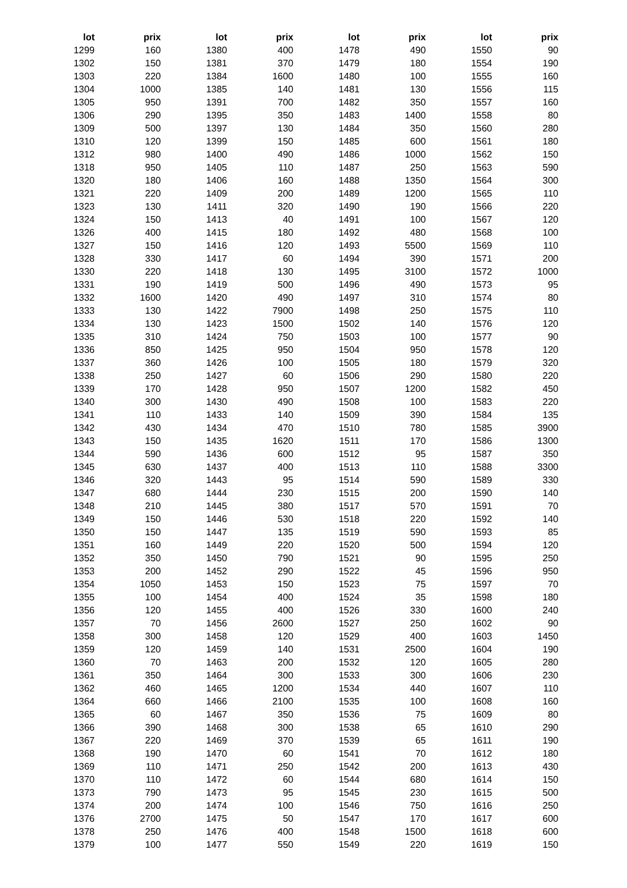| lot | prix | lot | prix | lot | prix | lot | prix |
| --- | --- | --- | --- | --- | --- | --- | --- |
| 1299 | 160 | 1380 | 400 | 1478 | 490 | 1550 | 90 |
| 1302 | 150 | 1381 | 370 | 1479 | 180 | 1554 | 190 |
| 1303 | 220 | 1384 | 1600 | 1480 | 100 | 1555 | 160 |
| 1304 | 1000 | 1385 | 140 | 1481 | 130 | 1556 | 115 |
| 1305 | 950 | 1391 | 700 | 1482 | 350 | 1557 | 160 |
| 1306 | 290 | 1395 | 350 | 1483 | 1400 | 1558 | 80 |
| 1309 | 500 | 1397 | 130 | 1484 | 350 | 1560 | 280 |
| 1310 | 120 | 1399 | 150 | 1485 | 600 | 1561 | 180 |
| 1312 | 980 | 1400 | 490 | 1486 | 1000 | 1562 | 150 |
| 1318 | 950 | 1405 | 110 | 1487 | 250 | 1563 | 590 |
| 1320 | 180 | 1406 | 160 | 1488 | 1350 | 1564 | 300 |
| 1321 | 220 | 1409 | 200 | 1489 | 1200 | 1565 | 110 |
| 1323 | 130 | 1411 | 320 | 1490 | 190 | 1566 | 220 |
| 1324 | 150 | 1413 | 40 | 1491 | 100 | 1567 | 120 |
| 1326 | 400 | 1415 | 180 | 1492 | 480 | 1568 | 100 |
| 1327 | 150 | 1416 | 120 | 1493 | 5500 | 1569 | 110 |
| 1328 | 330 | 1417 | 60 | 1494 | 390 | 1571 | 200 |
| 1330 | 220 | 1418 | 130 | 1495 | 3100 | 1572 | 1000 |
| 1331 | 190 | 1419 | 500 | 1496 | 490 | 1573 | 95 |
| 1332 | 1600 | 1420 | 490 | 1497 | 310 | 1574 | 80 |
| 1333 | 130 | 1422 | 7900 | 1498 | 250 | 1575 | 110 |
| 1334 | 130 | 1423 | 1500 | 1502 | 140 | 1576 | 120 |
| 1335 | 310 | 1424 | 750 | 1503 | 100 | 1577 | 90 |
| 1336 | 850 | 1425 | 950 | 1504 | 950 | 1578 | 120 |
| 1337 | 360 | 1426 | 100 | 1505 | 180 | 1579 | 320 |
| 1338 | 250 | 1427 | 60 | 1506 | 290 | 1580 | 220 |
| 1339 | 170 | 1428 | 950 | 1507 | 1200 | 1582 | 450 |
| 1340 | 300 | 1430 | 490 | 1508 | 100 | 1583 | 220 |
| 1341 | 110 | 1433 | 140 | 1509 | 390 | 1584 | 135 |
| 1342 | 430 | 1434 | 470 | 1510 | 780 | 1585 | 3900 |
| 1343 | 150 | 1435 | 1620 | 1511 | 170 | 1586 | 1300 |
| 1344 | 590 | 1436 | 600 | 1512 | 95 | 1587 | 350 |
| 1345 | 630 | 1437 | 400 | 1513 | 110 | 1588 | 3300 |
| 1346 | 320 | 1443 | 95 | 1514 | 590 | 1589 | 330 |
| 1347 | 680 | 1444 | 230 | 1515 | 200 | 1590 | 140 |
| 1348 | 210 | 1445 | 380 | 1517 | 570 | 1591 | 70 |
| 1349 | 150 | 1446 | 530 | 1518 | 220 | 1592 | 140 |
| 1350 | 150 | 1447 | 135 | 1519 | 590 | 1593 | 85 |
| 1351 | 160 | 1449 | 220 | 1520 | 500 | 1594 | 120 |
| 1352 | 350 | 1450 | 790 | 1521 | 90 | 1595 | 250 |
| 1353 | 200 | 1452 | 290 | 1522 | 45 | 1596 | 950 |
| 1354 | 1050 | 1453 | 150 | 1523 | 75 | 1597 | 70 |
| 1355 | 100 | 1454 | 400 | 1524 | 35 | 1598 | 180 |
| 1356 | 120 | 1455 | 400 | 1526 | 330 | 1600 | 240 |
| 1357 | 70 | 1456 | 2600 | 1527 | 250 | 1602 | 90 |
| 1358 | 300 | 1458 | 120 | 1529 | 400 | 1603 | 1450 |
| 1359 | 120 | 1459 | 140 | 1531 | 2500 | 1604 | 190 |
| 1360 | 70 | 1463 | 200 | 1532 | 120 | 1605 | 280 |
| 1361 | 350 | 1464 | 300 | 1533 | 300 | 1606 | 230 |
| 1362 | 460 | 1465 | 1200 | 1534 | 440 | 1607 | 110 |
| 1364 | 660 | 1466 | 2100 | 1535 | 100 | 1608 | 160 |
| 1365 | 60 | 1467 | 350 | 1536 | 75 | 1609 | 80 |
| 1366 | 390 | 1468 | 300 | 1538 | 65 | 1610 | 290 |
| 1367 | 220 | 1469 | 370 | 1539 | 65 | 1611 | 190 |
| 1368 | 190 | 1470 | 60 | 1541 | 70 | 1612 | 180 |
| 1369 | 110 | 1471 | 250 | 1542 | 200 | 1613 | 430 |
| 1370 | 110 | 1472 | 60 | 1544 | 680 | 1614 | 150 |
| 1373 | 790 | 1473 | 95 | 1545 | 230 | 1615 | 500 |
| 1374 | 200 | 1474 | 100 | 1546 | 750 | 1616 | 250 |
| 1376 | 2700 | 1475 | 50 | 1547 | 170 | 1617 | 600 |
| 1378 | 250 | 1476 | 400 | 1548 | 1500 | 1618 | 600 |
| 1379 | 100 | 1477 | 550 | 1549 | 220 | 1619 | 150 |